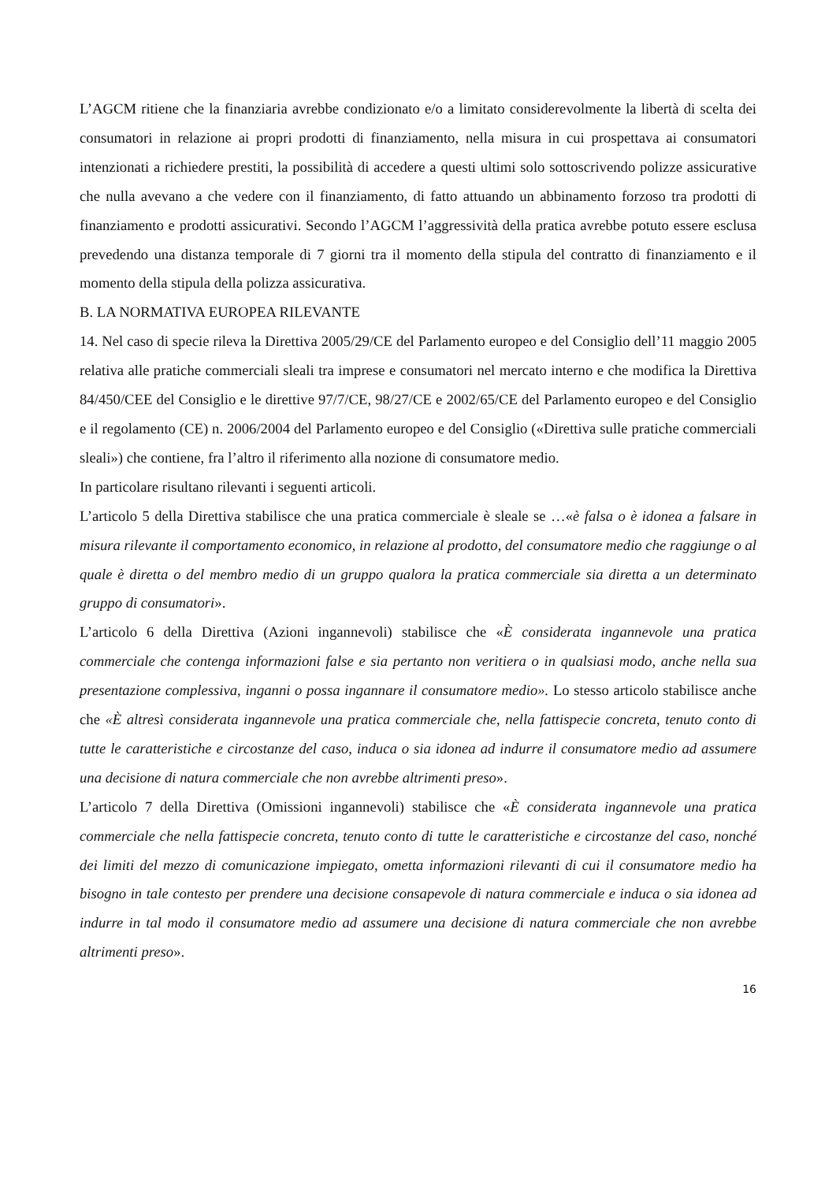L’AGCM ritiene che la finanziaria avrebbe condizionato e/o a limitato considerevolmente la libertà di scelta dei consumatori in relazione ai propri prodotti di finanziamento, nella misura in cui prospettava ai consumatori intenzionati a richiedere prestiti, la possibilità di accedere a questi ultimi solo sottoscrivendo polizze assicurative che nulla avevano a che vedere con il finanziamento, di fatto attuando un abbinamento forzoso tra prodotti di finanziamento e prodotti assicurativi. Secondo l’AGCM l’aggressività della pratica avrebbe potuto essere esclusa prevedendo una distanza temporale di 7 giorni tra il momento della stipula del contratto di finanziamento e il momento della stipula della polizza assicurativa.
B. LA NORMATIVA EUROPEA RILEVANTE
14. Nel caso di specie rileva la Direttiva 2005/29/CE del Parlamento europeo e del Consiglio dell’11 maggio 2005 relativa alle pratiche commerciali sleali tra imprese e consumatori nel mercato interno e che modifica la Direttiva 84/450/CEE del Consiglio e le direttive 97/7/CE, 98/27/CE e 2002/65/CE del Parlamento europeo e del Consiglio e il regolamento (CE) n. 2006/2004 del Parlamento europeo e del Consiglio («Direttiva sulle pratiche commerciali sleali») che contiene, fra l’altro il riferimento alla nozione di consumatore medio.
In particolare risultano rilevanti i seguenti articoli.
L’articolo 5 della Direttiva stabilisce che una pratica commerciale è sleale se …«è falsa o è idonea a falsare in misura rilevante il comportamento economico, in relazione al prodotto, del consumatore medio che raggiunge o al quale è diretta o del membro medio di un gruppo qualora la pratica commerciale sia diretta a un determinato gruppo di consumatori».
L’articolo 6 della Direttiva (Azioni ingannevoli) stabilisce che «È considerata ingannevole una pratica commerciale che contenga informazioni false e sia pertanto non veritiera o in qualsiasi modo, anche nella sua presentazione complessiva, inganni o possa ingannare il consumatore medio». Lo stesso articolo stabilisce anche che «È altresì considerata ingannevole una pratica commerciale che, nella fattispecie concreta, tenuto conto di tutte le caratteristiche e circostanze del caso, induca o sia idonea ad indurre il consumatore medio ad assumere una decisione di natura commerciale che non avrebbe altrimenti preso».
L’articolo 7 della Direttiva (Omissioni ingannevoli) stabilisce che «È considerata ingannevole una pratica commerciale che nella fattispecie concreta, tenuto conto di tutte le caratteristiche e circostanze del caso, nonché dei limiti del mezzo di comunicazione impiegato, ometta informazioni rilevanti di cui il consumatore medio ha bisogno in tale contesto per prendere una decisione consapevole di natura commerciale e induca o sia idonea ad indurre in tal modo il consumatore medio ad assumere una decisione di natura commerciale che non avrebbe altrimenti preso».
16